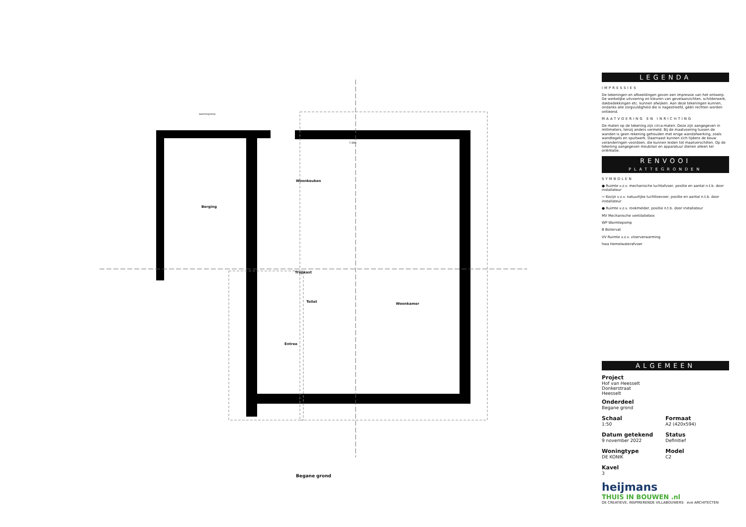warmtepomp
Berging
Woonkeuken
Trapkast
Toilet
Entree
Woonkamer
7.980
Begane grond
LEGENDA
IMPRESSIES
De tekeningen en afbeeldingen geven een impressie van het ontwerp. De werkelijke uitvoering en kleuren van gevelaanzichten, schilderwerk, dakbedekkingen etc. kunnen afwijken. Aan deze tekeningen kunnen, ondanks alle zorgvuldigheid die is nagestreefd, géén rechten worden ontleend.
MAATVOERING EN INRICHTING
De maten op de tekening zijn circa-maten. Deze zijn aangegeven in millimeters, tenzij anders vermeld. Bij de maatvoering tussen de wanden is geen rekening gehouden met enige wandafwerking, zoals wandtegels en spuitwerk. Daarnaast kunnen zich tijdens de bouw veranderingen voordoen, die kunnen leiden tot maatverschillen. Op de tekening aangegeven meubilair en apparatuur dienen alleen ter oriëntatie.
RENVOOI PLATTEGRONDEN
SYMBOLEN
● Ruimte v.z.v. mechanische luchtafvoer, positie en aantal n.t.b. door installateur
⇨ Kozijn v.z.v. natuurlijke luchttoevoer, positie en aantal n.t.b. door installateur
● Ruimte v.z.v. rookmelder, positie n.t.b. door installateur
MV Mechanische ventilatiebox
WP Warmtepomp
B Boilervat
VV Ruimte v.z.v. vloerverwarming
hwa Hemelwaterafvoer
ALGEMEEN
Project
Hof van Heesselt
Donkerstraat
Heesselt
Onderdeel
Begane grond
Schaal
1:50
Formaat
A2 (420x594)
Datum getekend
9 november 2022
Status
Definitief
Woningtype
DE KONIK
Model
C2
Kavel
3
heijmans
THUIS IN BOUWEN .nl
DE CREATIEVE, INSPIRERENDE VILLABOUWERS eve ARCHITECTEN